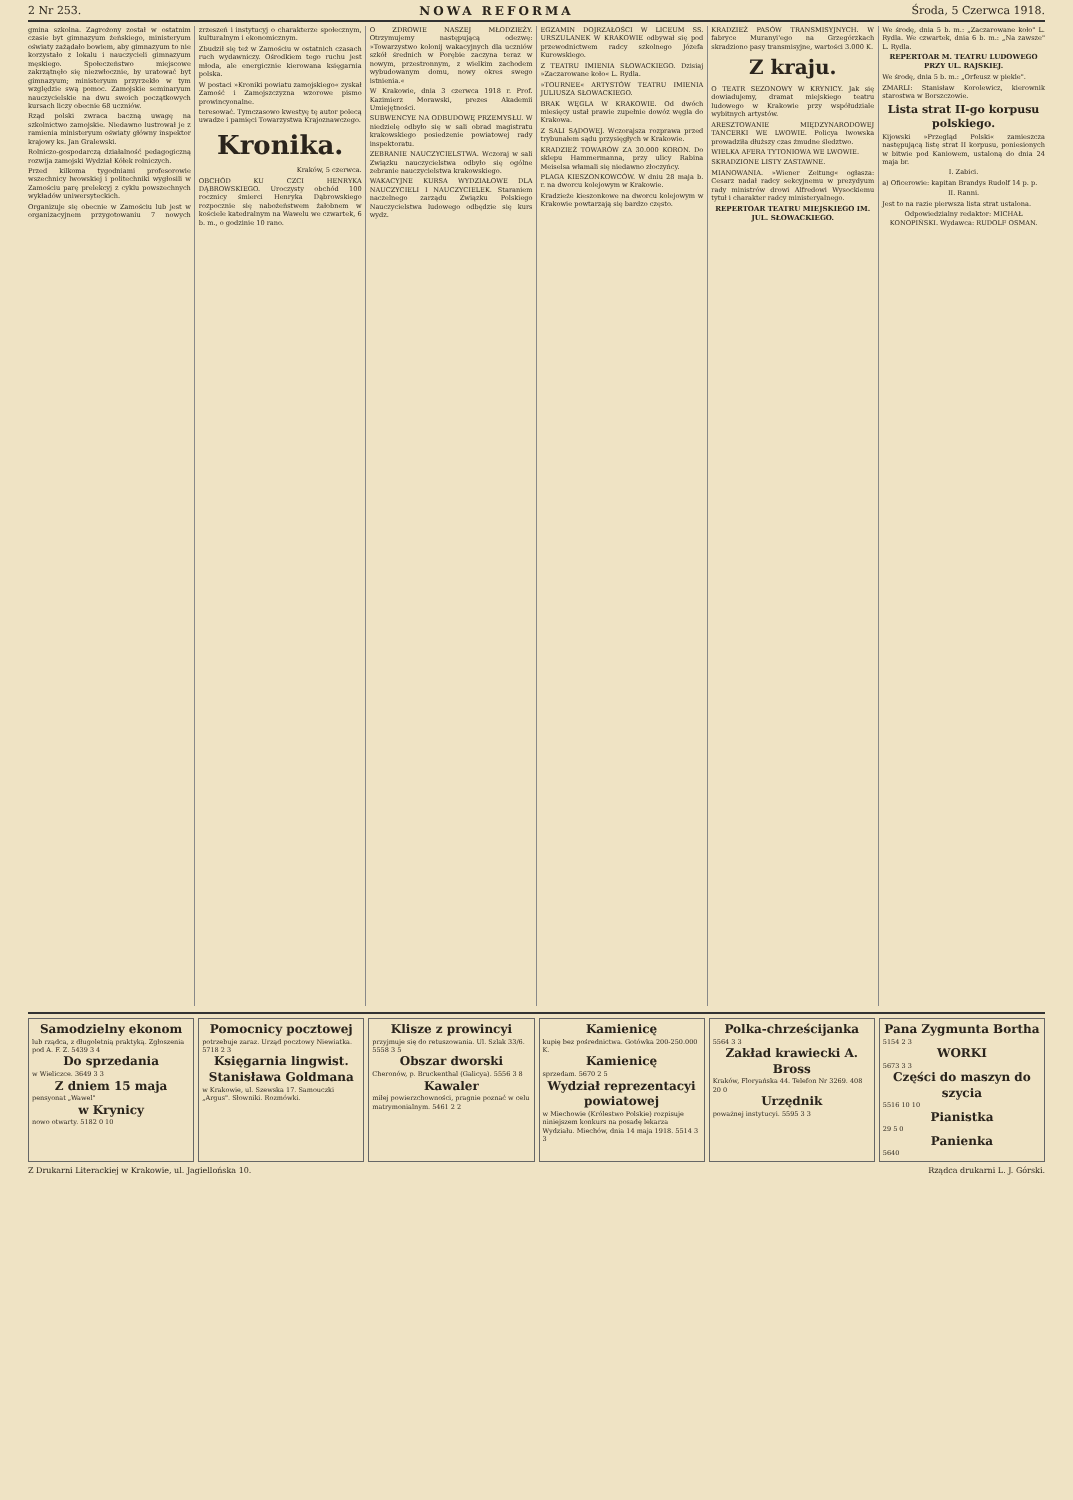2 Nr 253. NOWA REFORMA Środa, 5 Czerwca 1918.
gmina szkolna. Zagrożony został w ostatnim czasie byt gimnazyum żeńskiego, ministeryum oświaty zażądało bowiem, aby gimnazyum to nie korzystało z lokalu i nauczycieli gimnazyum męskiego. Społeczeństwo miejscowe zakrzątnęło się niezwłocznie, by uratować byt gimnazyum; ministeryum przyrzekło w tym względzie swą pomoc. Zamojskie seminaryum nauczycielskie na dwu swoich początkowych kursach liczy obecnie 68 uczniów.
Rząd polski zwraca baczną uwagę na szkolnictwo zamojskie. Niedawno lustrował je z ramienia ministeryum oświaty główny inspektor krajowy ks. Jan Gralewski.
Rolniczo-gospodarczą działalność pedagogiczną rozwija zamojski Wydział Kółek rolniczych.
Przed kilkoma tygodniami profesorowie wszechnicy lwowskiej i politechniki wygłosili w Zamościu parę prelekcyj z cyklu powszechnych wykładów uniwersyteckich.
Organizuje się obecnie w Zamościu lub jest w organizacyjnem przygotowaniu 7 nowych zrzeszeń i instytucyj o charakterze społecznym, kulturalnym i ekonomicznym.
Zbudził się też w Zamościu w ostatnich czasach ruch wydawniczy. Ośrodkiem tego ruchu jest młoda, ale energicznie kierowana księgarnia polska.
W postaci »Kroniki powiatu zamojskiego« zyskał Zamość i Zamojszczyzna wzorowe pismo prowincyonalne.
teresować. Tymczasowo kwestyę tę autor polecą uwadze i pamięci Towarzystwa Krajoznawczego.
Kronika.
Kraków, 5 czerwca.
OBCHÓD KU CZCI HENRYKA DĄBROWSKIEGO. Uroczysty obchód 100 rocznicy śmierci Henryka Dąbrowskiego rozpocznie się nabożeństwem żałobnem w kościele katedralnym na Wawelu we czwartek, 6 b. m., o godzinie 10 rano.
O ZDROWIE NASZEJ MŁODZIEŻY. Otrzymujemy następującą odezwę: »Towarzystwo kolonij wakacyjnych dla uczniów szkół średnich w Porębie zaczyna teraz w nowym, przestronnym, z wielkim zachodem wybudowanym domu, nowy okres swego istnienia.«
W Krakowie, dnia 3 czerwca 1918 r. Prof. Kazimierz Morawski, prezes Akademii Umiejętności.
SUBWENCYE NA ODBUDOWĘ PRZEMYSŁU. W niedzielę odbyło się w sali obrad magistratu krakowskiego posiedzenie powiatowej rady inspektoratu.
ZEBRANIE NAUCZYCIELSTWA. Wczoraj w sali Związku nauczycielstwa odbyło się ogólne zebranie nauczycielstwa krakowskiego.
WAKACYJNE KURSA WYDZIAŁOWE DLA NAUCZYCIELI I NAUCZYCIELEK. Staraniem naczelnego zarządu Związku Polskiego Nauczycielstwa ludowego odbędzie się kurs wydz.
EGZAMIN DOJRZAŁOŚCI W LICEUM SS. URSZULANEK W KRAKOWIE odbywał się pod przewodnictwem radcy szkolnego Józefa Kurowskiego.
Z TEATRU IMIENIA SŁOWACKIEGO. Dzisiaj »Zaczarowane koło« L. Rydla.
»TOURNEE« ARTYSTÓW TEATRU IMIENIA JULIUSZA SŁOWACKIEGO.
BRAK WĘGLA W KRAKOWIE. Od dwóch miesięcy ustał prawie zupełnie dowóz węgla do Krakowa.
Z SALI SĄDOWEJ. Wczorajsza rozprawa przed trybunałem sądu przysięgłych w Krakowie.
KRADZIEŻ TOWARÓW ZA 30.000 KORON. Do sklepu Hammermanna, przy ulicy Rabina Meiselsa włamali się niedawno złoczyńcy.
PLAGA KIESZONKOWCÓW. W dniu 28 maja b. r. na dworcu kolejowym w Krakowie.
Kradzieże kieszonkowe na dworcu kolejowym w Krakowie powtarzają się bardzo często.
KRADZIEŻ PASÓW TRANSMISYJNYCH. W fabryce Muranyi'ego na Grzegórzkach skradziono pasy transmisyjne, wartości 3.000 K.
Z kraju.
O TEATR SEZONOWY W KRYNICY. Jak się dowiadujemy, dramat miejskiego teatru ludowego w Krakowie przy współudziale wybitnych artystów.
ARESZTOWANIE MIĘDZYNARODOWEJ TANCERKI WE LWOWIE. Policya lwowska prowadziła dłuższy czas żmudne śledztwo.
WIELKA AFERA TYTONIOWA WE LWOWIE.
SKRADZIONE LISTY ZASTAWNE.
MIANOWANIA. »Wiener Zeitung« ogłasza: Cesarz nadał radcy sekcyjnemu w prezydyum rady ministrów drowi Alfredowi Wysockiemu tytuł i charakter radcy ministeryalnego.
REPERTOAR TEATRU MIEJSKIEGO IM. JUL. SŁOWACKIEGO.
We środę, dnia 5 b. m.: „Zaczarowane koło" L. Rydla. We czwartek, dnia 6 b. m.: „Na zawsze" L. Rydla.
REPERTOAR M. TEATRU LUDOWEGO PRZY UL. RAJSKIEJ.
We środę, dnia 5 b. m.: „Orfeusz w piekle".
ZMARLI: Stanisław Korolewicz, kierownik starostwa w Borszczowie.
Lista strat II-go korpusu polskiego.
Kijowski »Przegląd Polski« zamieszcza następującą listę strat II korpusu, poniesionych w bitwie pod Kaniowem, ustaloną do dnia 24 maja br.
I. Zabici.
a) Oficerowie: kapitan Brandys Rudolf 14 p. p.
II. Ranni.
Jest to na razie pierwsza lista strat ustalona.
Odpowiedzialny redaktor: MICHAŁ KONOPIŃSKI. Wydawca: RUDOLF OSMAN.
Samodzielny ekonom
lub rządca, z długoletnią praktyką. Zgłoszenia pod A. F. Z. 5439 3 4
Do sprzedania
w Wieliczce. 3649 3 3
Z dniem 15 maja
pensyonat „Wawel"
w Krynicy
nowo otwarty. 5182 0 10
Pomocnicy pocztowej
potrzebuje zaraz. Urząd pocztowy Niewiatka. 5718 2 3
Księgarnia lingwist. Stanisława Goldmana
w Krakowie, ul. Szewska 17. Samouczki „Argus". Słowniki. Rozmówki.
Klisze z prowincyi
przyjmuje się do retuszowania. Ul. Szlak 33/6. 5558 3 5
Obszar dworski
Cheronów, p. Bruckenthal (Galicya). 5556 3 8
Kawaler
miłej powierzchowności, pragnie poznać w celu matrymonialnym. 5461 2 2
Kamienicę
kupię bez pośrednictwa. Gotówka 200-250.000 K.
Kamienicę
sprzedam. 5670 2 5
Wydział reprezentacyi powiatowej
w Miechowie (Królestwo Polskie) rozpisuje niniejszem konkurs na posadę lekarza Wydziału. Miechów, dnia 14 maja 1918. 5514 3 3
Polka-chrześcijanka
5564 3 3
Zakład krawiecki A. Bross
Kraków, Floryańska 44. Telefon Nr 3269. 408 20 0
Urzędnik
poważnej instytucyi. 5595 3 3
Pana Zygmunta Bortha
5154 2 3
WORKI
5673 3 3
Części do maszyn do szycia
5516 10 10
Pianistka
29 5 0
Panienka
5640
Z Drukarni Literackiej w Krakowie, ul. Jagiellońska 10. Rządca drukarni L. J. Górski.